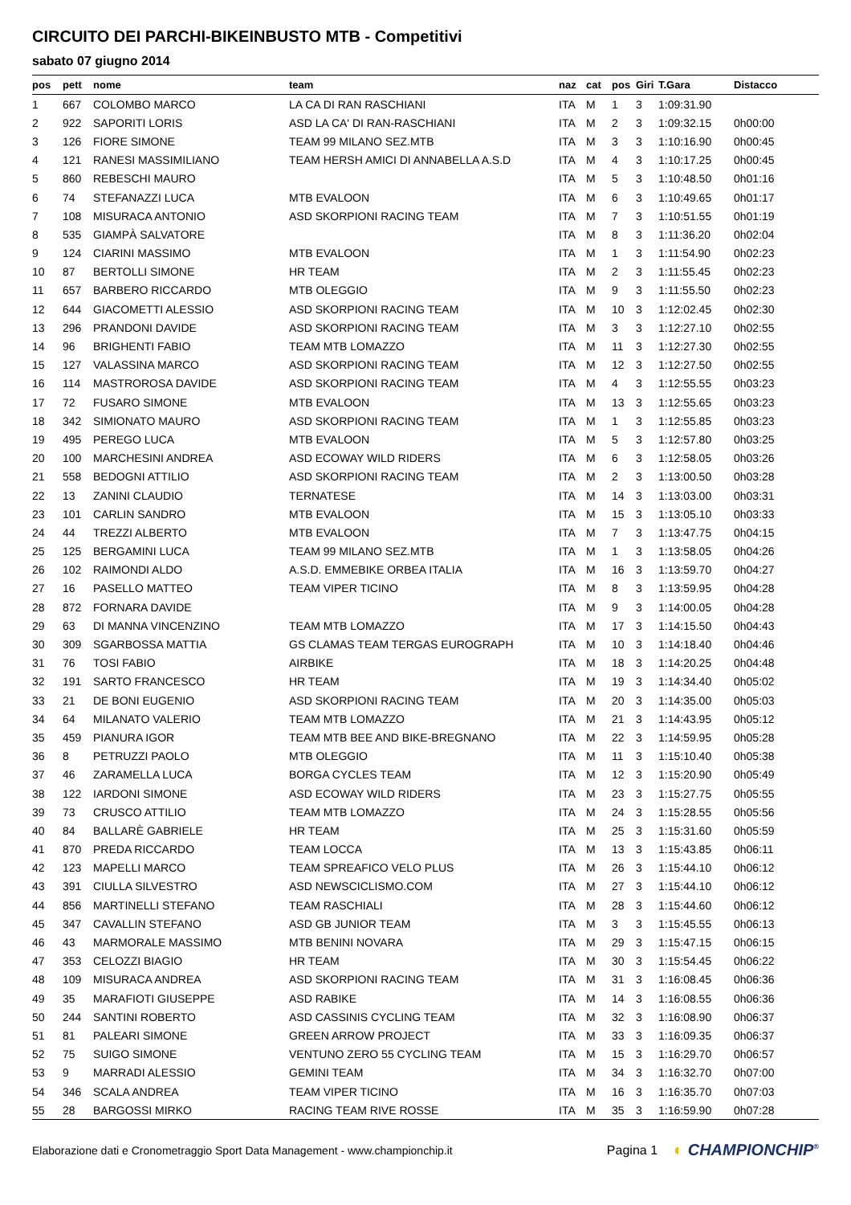CIRCUITO DEI PARCHI-BIKEINBUSTO MTB - Competitivi
sabato 07 giugno 2014
| pos | pett | nome | team | naz | cat | pos | Giri | T.Gara | Distacco |
| --- | --- | --- | --- | --- | --- | --- | --- | --- | --- |
| 1 | 667 | COLOMBO MARCO | LA CA DI RAN RASCHIANI | ITA | M | 1 | 3 | 1:09:31.90 | |
| 2 | 922 | SAPORITI LORIS | ASD LA CA' DI RAN-RASCHIANI | ITA | M | 2 | 3 | 1:09:32.15 | 0h00:00 |
| 3 | 126 | FIORE SIMONE | TEAM 99 MILANO SEZ.MTB | ITA | M | 3 | 3 | 1:10:16.90 | 0h00:45 |
| 4 | 121 | RANESI MASSIMILIANO | TEAM HERSH AMICI DI ANNABELLA A.S.D | ITA | M | 4 | 3 | 1:10:17.25 | 0h00:45 |
| 5 | 860 | REBESCHI MAURO | | ITA | M | 5 | 3 | 1:10:48.50 | 0h01:16 |
| 6 | 74 | STEFANAZZI LUCA | MTB EVALOON | ITA | M | 6 | 3 | 1:10:49.65 | 0h01:17 |
| 7 | 108 | MISURACA ANTONIO | ASD SKORPIONI RACING TEAM | ITA | M | 7 | 3 | 1:10:51.55 | 0h01:19 |
| 8 | 535 | GIAMPÀ SALVATORE | | ITA | M | 8 | 3 | 1:11:36.20 | 0h02:04 |
| 9 | 124 | CIARINI MASSIMO | MTB EVALOON | ITA | M | 1 | 3 | 1:11:54.90 | 0h02:23 |
| 10 | 87 | BERTOLLI SIMONE | HR TEAM | ITA | M | 2 | 3 | 1:11:55.45 | 0h02:23 |
| 11 | 657 | BARBERO RICCARDO | MTB OLEGGIO | ITA | M | 9 | 3 | 1:11:55.50 | 0h02:23 |
| 12 | 644 | GIACOMETTI ALESSIO | ASD SKORPIONI RACING TEAM | ITA | M | 10 | 3 | 1:12:02.45 | 0h02:30 |
| 13 | 296 | PRANDONI DAVIDE | ASD SKORPIONI RACING TEAM | ITA | M | 3 | 3 | 1:12:27.10 | 0h02:55 |
| 14 | 96 | BRIGHENTI FABIO | TEAM MTB LOMAZZO | ITA | M | 11 | 3 | 1:12:27.30 | 0h02:55 |
| 15 | 127 | VALASSINA MARCO | ASD SKORPIONI RACING TEAM | ITA | M | 12 | 3 | 1:12:27.50 | 0h02:55 |
| 16 | 114 | MASTROROSA DAVIDE | ASD SKORPIONI RACING TEAM | ITA | M | 4 | 3 | 1:12:55.55 | 0h03:23 |
| 17 | 72 | FUSARO SIMONE | MTB EVALOON | ITA | M | 13 | 3 | 1:12:55.65 | 0h03:23 |
| 18 | 342 | SIMIONATO MAURO | ASD SKORPIONI RACING TEAM | ITA | M | 1 | 3 | 1:12:55.85 | 0h03:23 |
| 19 | 495 | PEREGO LUCA | MTB EVALOON | ITA | M | 5 | 3 | 1:12:57.80 | 0h03:25 |
| 20 | 100 | MARCHESINI ANDREA | ASD ECOWAY WILD RIDERS | ITA | M | 6 | 3 | 1:12:58.05 | 0h03:26 |
| 21 | 558 | BEDOGNI ATTILIO | ASD SKORPIONI RACING TEAM | ITA | M | 2 | 3 | 1:13:00.50 | 0h03:28 |
| 22 | 13 | ZANINI CLAUDIO | TERNATESE | ITA | M | 14 | 3 | 1:13:03.00 | 0h03:31 |
| 23 | 101 | CARLIN SANDRO | MTB EVALOON | ITA | M | 15 | 3 | 1:13:05.10 | 0h03:33 |
| 24 | 44 | TREZZI ALBERTO | MTB EVALOON | ITA | M | 7 | 3 | 1:13:47.75 | 0h04:15 |
| 25 | 125 | BERGAMINI LUCA | TEAM 99 MILANO SEZ.MTB | ITA | M | 1 | 3 | 1:13:58.05 | 0h04:26 |
| 26 | 102 | RAIMONDI ALDO | A.S.D. EMMEBIKE ORBEA ITALIA | ITA | M | 16 | 3 | 1:13:59.70 | 0h04:27 |
| 27 | 16 | PASELLO MATTEO | TEAM VIPER TICINO | ITA | M | 8 | 3 | 1:13:59.95 | 0h04:28 |
| 28 | 872 | FORNARA DAVIDE | | ITA | M | 9 | 3 | 1:14:00.05 | 0h04:28 |
| 29 | 63 | DI MANNA VINCENZINO | TEAM MTB LOMAZZO | ITA | M | 17 | 3 | 1:14:15.50 | 0h04:43 |
| 30 | 309 | SGARBOSSA MATTIA | GS CLAMAS TEAM TERGAS EUROGRAPH | ITA | M | 10 | 3 | 1:14:18.40 | 0h04:46 |
| 31 | 76 | TOSI FABIO | AIRBIKE | ITA | M | 18 | 3 | 1:14:20.25 | 0h04:48 |
| 32 | 191 | SARTO FRANCESCO | HR TEAM | ITA | M | 19 | 3 | 1:14:34.40 | 0h05:02 |
| 33 | 21 | DE BONI EUGENIO | ASD SKORPIONI RACING TEAM | ITA | M | 20 | 3 | 1:14:35.00 | 0h05:03 |
| 34 | 64 | MILANATO VALERIO | TEAM MTB LOMAZZO | ITA | M | 21 | 3 | 1:14:43.95 | 0h05:12 |
| 35 | 459 | PIANURA IGOR | TEAM MTB BEE AND BIKE-BREGNANO | ITA | M | 22 | 3 | 1:14:59.95 | 0h05:28 |
| 36 | 8 | PETRUZZI PAOLO | MTB OLEGGIO | ITA | M | 11 | 3 | 1:15:10.40 | 0h05:38 |
| 37 | 46 | ZARAMELLA LUCA | BORGA CYCLES TEAM | ITA | M | 12 | 3 | 1:15:20.90 | 0h05:49 |
| 38 | 122 | IARDONI SIMONE | ASD ECOWAY WILD RIDERS | ITA | M | 23 | 3 | 1:15:27.75 | 0h05:55 |
| 39 | 73 | CRUSCO ATTILIO | TEAM MTB LOMAZZO | ITA | M | 24 | 3 | 1:15:28.55 | 0h05:56 |
| 40 | 84 | BALLARÈ GABRIELE | HR TEAM | ITA | M | 25 | 3 | 1:15:31.60 | 0h05:59 |
| 41 | 870 | PREDA RICCARDO | TEAM LOCCA | ITA | M | 13 | 3 | 1:15:43.85 | 0h06:11 |
| 42 | 123 | MAPELLI MARCO | TEAM SPREAFICO VELO PLUS | ITA | M | 26 | 3 | 1:15:44.10 | 0h06:12 |
| 43 | 391 | CIULLA SILVESTRO | ASD NEWSCICLISMO.COM | ITA | M | 27 | 3 | 1:15:44.10 | 0h06:12 |
| 44 | 856 | MARTINELLI STEFANO | TEAM RASCHIALI | ITA | M | 28 | 3 | 1:15:44.60 | 0h06:12 |
| 45 | 347 | CAVALLIN STEFANO | ASD GB JUNIOR TEAM | ITA | M | 3 | 3 | 1:15:45.55 | 0h06:13 |
| 46 | 43 | MARMORALE MASSIMO | MTB BENINI NOVARA | ITA | M | 29 | 3 | 1:15:47.15 | 0h06:15 |
| 47 | 353 | CELOZZI BIAGIO | HR TEAM | ITA | M | 30 | 3 | 1:15:54.45 | 0h06:22 |
| 48 | 109 | MISURACA ANDREA | ASD SKORPIONI RACING TEAM | ITA | M | 31 | 3 | 1:16:08.45 | 0h06:36 |
| 49 | 35 | MARAFIOTI GIUSEPPE | ASD RABIKE | ITA | M | 14 | 3 | 1:16:08.55 | 0h06:36 |
| 50 | 244 | SANTINI ROBERTO | ASD CASSINIS CYCLING TEAM | ITA | M | 32 | 3 | 1:16:08.90 | 0h06:37 |
| 51 | 81 | PALEARI SIMONE | GREEN ARROW PROJECT | ITA | M | 33 | 3 | 1:16:09.35 | 0h06:37 |
| 52 | 75 | SUIGO SIMONE | VENTUNO ZERO 55 CYCLING TEAM | ITA | M | 15 | 3 | 1:16:29.70 | 0h06:57 |
| 53 | 9 | MARRADI ALESSIO | GEMINI TEAM | ITA | M | 34 | 3 | 1:16:32.70 | 0h07:00 |
| 54 | 346 | SCALA ANDREA | TEAM VIPER TICINO | ITA | M | 16 | 3 | 1:16:35.70 | 0h07:03 |
| 55 | 28 | BARGOSSI MIRKO | RACING TEAM RIVE ROSSE | ITA | M | 35 | 3 | 1:16:59.90 | 0h07:28 |
Elaborazione dati e Cronometraggio Sport Data Management - www.championchip.it Pagina 1 ◐ CHAMPIONCHIP<sup>®</sup>